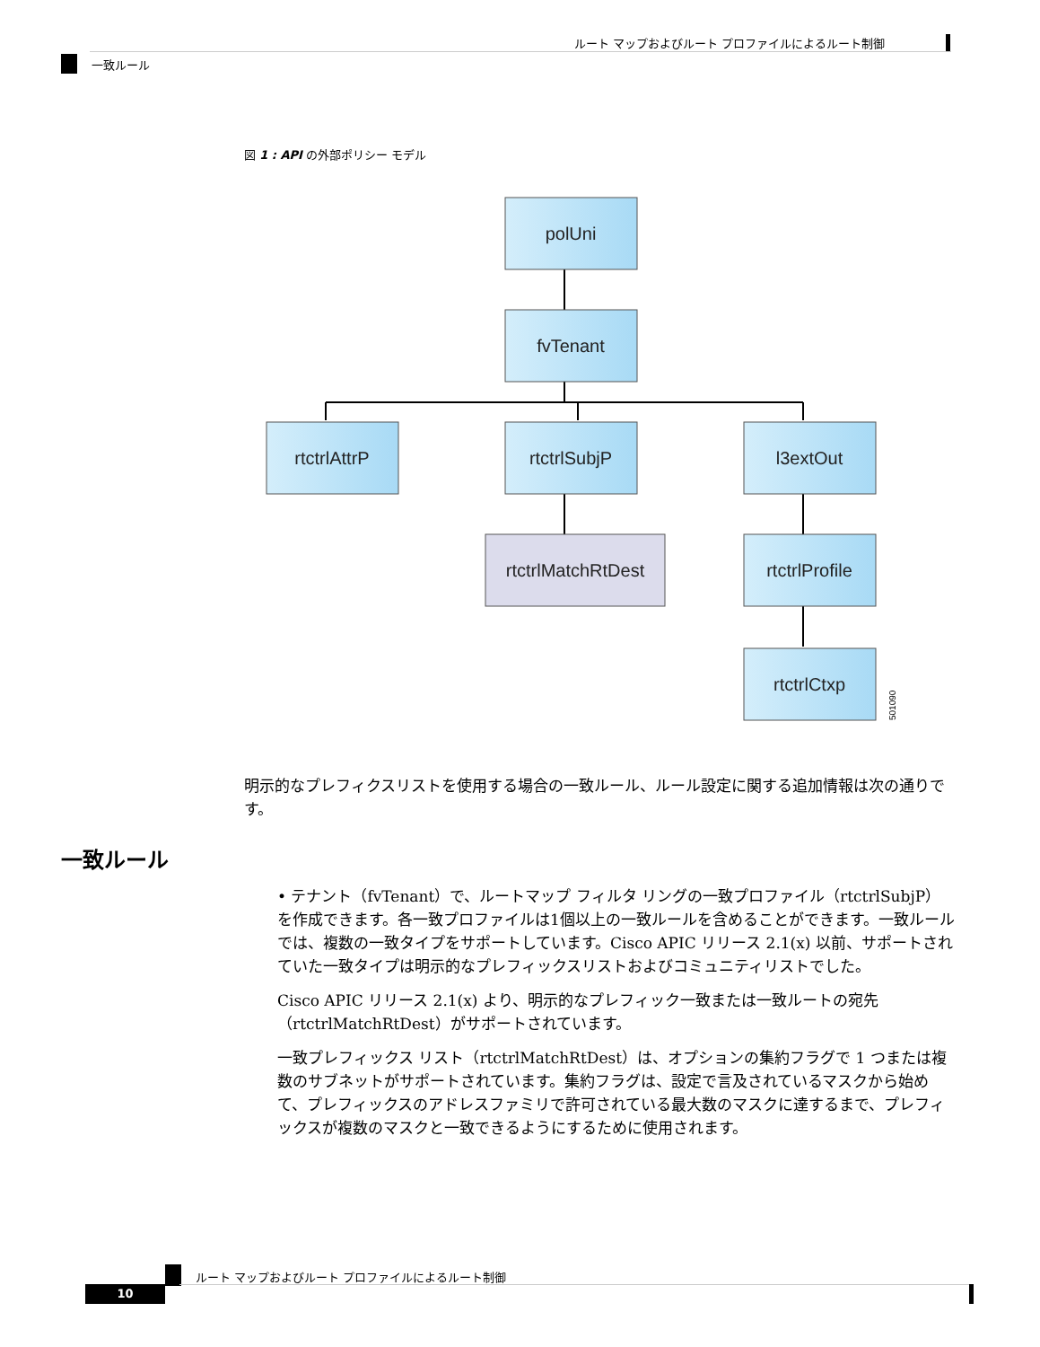ルート マップおよびルート プロファイルによるルート制御
一致ルール
図 1 : API の外部ポリシー モデル
polUni
fvTenant
rtctrlAttrP
rtctrlSubjP
l3extOut
rtctrlMatchRtDest
rtctrlProfile
rtctrlCtxp
501090
明示的なプレフィクスリストを使用する場合の一致ルール、ルール設定に関する追加情報は次の通りです。
一致ルール
• テナント（fvTenant）で、ルートマップ フィルタ リングの一致プロファイル（rtctrlSubjP）を作成できます。各一致プロファイルは1個以上の一致ルールを含めることができます。一致ルールでは、複数の一致タイプをサポートしています。Cisco APIC リリース 2.1(x) 以前、サポートされていた一致タイプは明示的なプレフィックスリストおよびコミュニティリストでした。
Cisco APIC リリース 2.1(x) より、明示的なプレフィック一致または一致ルートの宛先（rtctrlMatchRtDest）がサポートされています。
一致プレフィックス リスト（rtctrlMatchRtDest）は、オプションの集約フラグで 1 つまたは複数のサブネットがサポートされています。集約フラグは、設定で言及されているマスクから始めて、プレフィックスのアドレスファミリで許可されている最大数のマスクに達するまで、プレフィックスが複数のマスクと一致できるようにするために使用されます。
ルート マップおよびルート プロファイルによるルート制御
10